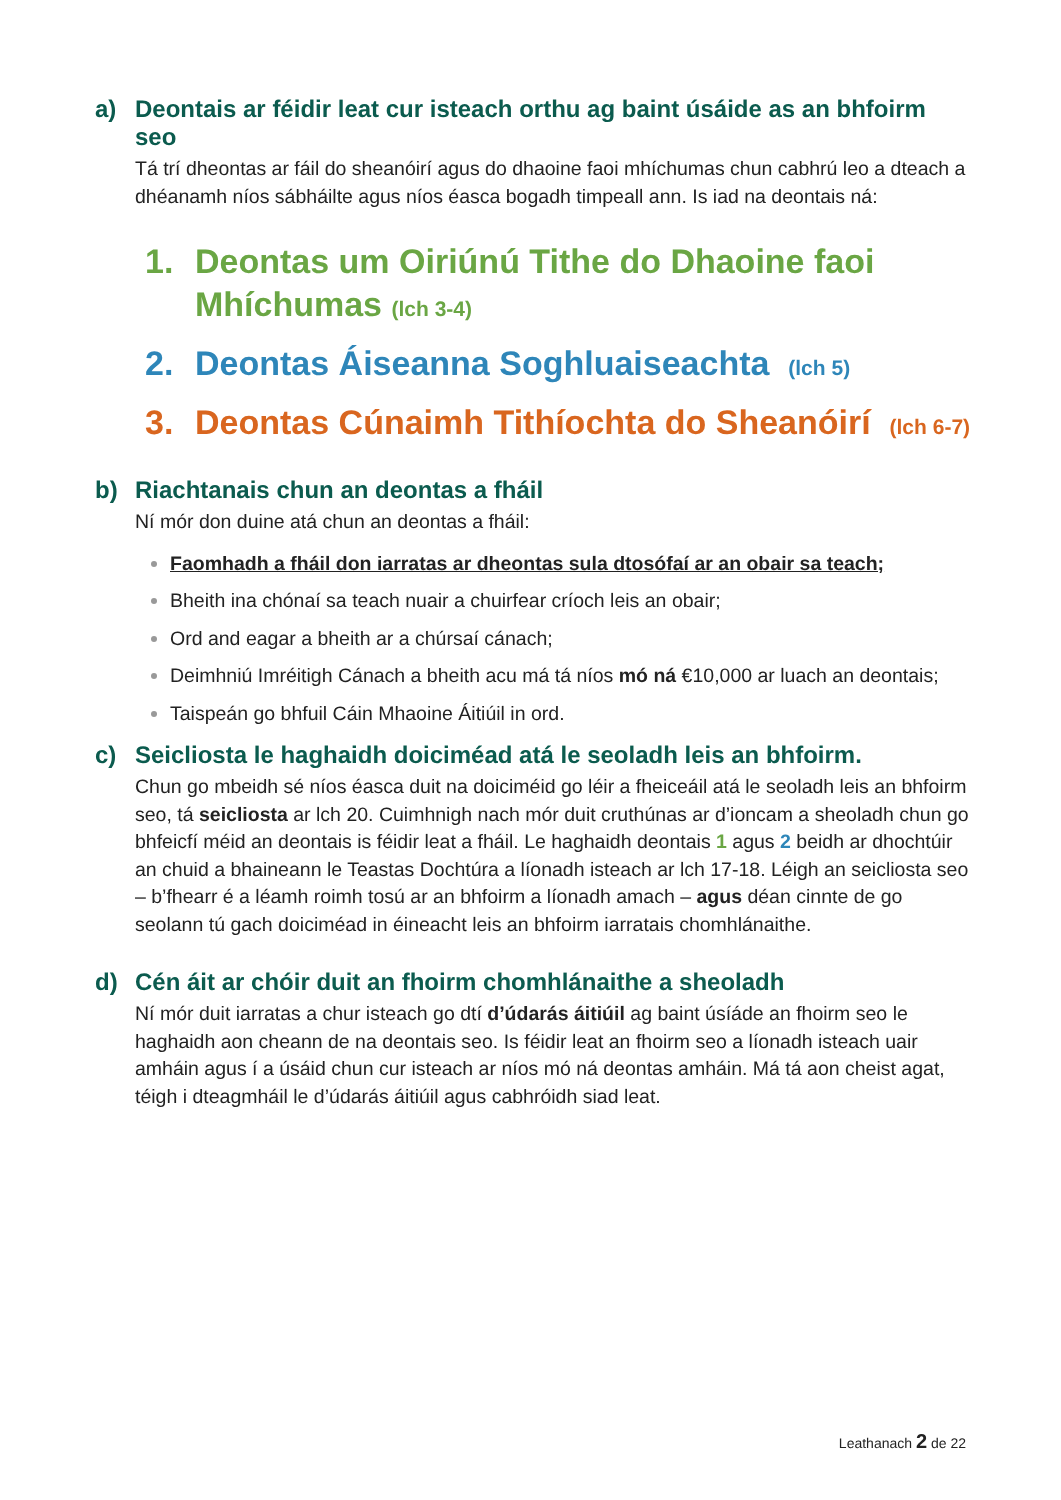a) Deontais ar féidir leat cur isteach orthu ag baint úsáide as an bhfoirm seo
Tá trí dheontas ar fáil do sheanóirí agus do dhaoine faoi mhíchumas chun cabhrú leo a dteach a dhéanamh níos sábháilte agus níos éasca bogadh timpeall ann. Is iad na deontais ná:
1. Deontas um Oiriúnú Tithe do Dhaoine faoi Mhíchumas (lch 3-4)
2. Deontas Áiseanna Soghluaiseachta (lch 5)
3. Deontas Cúnaimh Tithíochta do Sheanóirí (lch 6-7)
b) Riachtanais chun an deontas a fháil
Ní mór don duine atá chun an deontas a fháil:
Faomhadh a fháil don iarratas ar dheontas sula dtosófaí ar an obair sa teach;
Bheith ina chónaí sa teach nuair a chuirfear críoch leis an obair;
Ord and eagar a bheith ar a chúrsaí cánach;
Deimhniú Imréitigh Cánach a bheith acu má tá níos mó ná €10,000 ar luach an deontais;
Taispeán go bhfuil Cáin Mhaoine Áitiúil in ord.
c) Seicliosta le haghaidh doiciméad atá le seoladh leis an bhfoirm.
Chun go mbeidh sé níos éasca duit na doiciméid go léir a fheiceáil atá le seoladh leis an bhfoirm seo, tá seicliosta ar lch 20. Cuimhnigh nach mór duit cruthúnas ar d’ioncam a sheoladh chun go bhfeicfí méid an deontais is féidir leat a fháil. Le haghaidh deontais 1 agus 2 beidh ar dhochtúir an chuid a bhaineann le Teastas Dochtúra a líonadh isteach ar lch 17-18. Léigh an seicliosta seo – b’fhearr é a léamh roimh tosú ar an bhfoirm a líonadh amach – agus déan cinnte de go seolann tú gach doiciméad in éineacht leis an bhfoirm iarratais chomhlánaithe.
d) Cén áit ar chóir duit an fhoirm chomhlánaithe a sheoladh
Ní mór duit iarratas a chur isteach go dtí d’údarás áitiúil ag baint úsíáde an fhoirm seo le haghaidh aon cheann de na deontais seo. Is féidir leat an fhoirm seo a líonadh isteach uair amháin agus í a úsáid chun cur isteach ar níos mó ná deontas amháin. Má tá aon cheist agat, téigh i dteagmháil le d’údarás áitiúil agus cabhróidh siad leat.
Leathanach 2 de 22